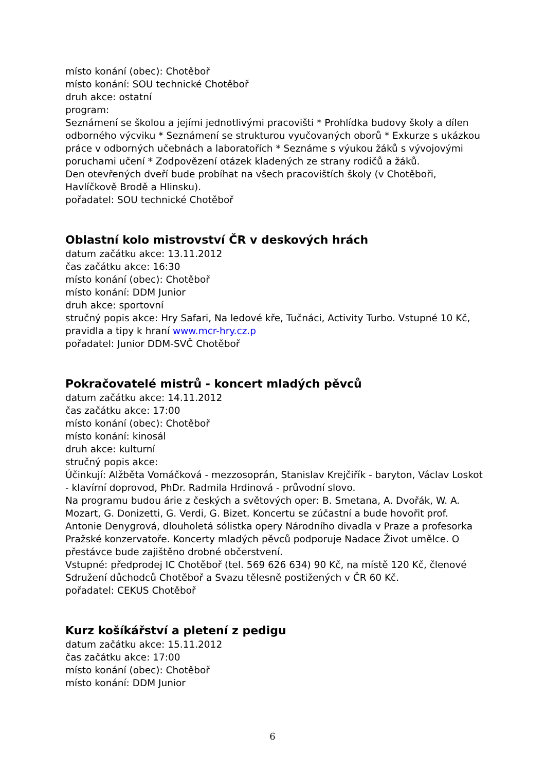místo konání (obec): Chotěboř
místo konání: SOU technické Chotěboř
druh akce: ostatní
program:
Seznámení se školou a jejími jednotlivými pracovišti * Prohlídka budovy školy a dílen odborného výcviku * Seznámení se strukturou vyučovaných oborů * Exkurze s ukázkou práce v odborných učebnách a laboratořích * Seznáme s výukou žáků s vývojovými poruchami učení * Zodpovězení otázek kladených ze strany rodičů a žáků.
Den otevřených dveří bude probíhat na všech pracovištích školy (v Chotěboři, Havlíčkově Brodě a Hlinsku).
pořadatel: SOU technické Chotěboř
Oblastní kolo mistrovství ČR v deskových hrách
datum začátku akce: 13.11.2012
čas začátku akce: 16:30
místo konání (obec): Chotěboř
místo konání: DDM Junior
druh akce: sportovní
stručný popis akce: Hry Safari, Na ledové kře, Tučnáci, Activity Turbo. Vstupné 10 Kč, pravidla a tipy k hraní www.mcr-hry.cz.p
pořadatel: Junior DDM-SVČ Chotěboř
Pokračovatelé mistrů - koncert mladých pěvců
datum začátku akce: 14.11.2012
čas začátku akce: 17:00
místo konání (obec): Chotěboř
místo konání: kinosál
druh akce: kulturní
stručný popis akce:
Účinkují: Alžběta Vomáčková - mezzosoprán, Stanislav Krejčiřík - baryton, Václav Loskot - klavírní doprovod, PhDr. Radmila Hrdinová - průvodní slovo.
Na programu budou árie z českých a světových oper: B. Smetana, A. Dvořák, W. A. Mozart, G. Donizetti, G. Verdi, G. Bizet. Koncertu se zúčastní a bude hovořit prof. Antonie Denygrová, dlouholetá sólistka opery Národního divadla v Praze a profesorka Pražské konzervatoře. Koncerty mladých pěvců podporuje Nadace Život umělce. O přestávce bude zajištěno drobné občerstvení.
Vstupné: předprodej IC Chotěboř (tel. 569 626 634) 90 Kč, na místě 120 Kč, členové Sdružení důchodců Chotěboř a Svazu tělesně postižených v ČR 60 Kč.
pořadatel: CEKUS Chotěboř
Kurz košíkářství a pletení z pedigu
datum začátku akce: 15.11.2012
čas začátku akce: 17:00
místo konání (obec): Chotěboř
místo konání: DDM Junior
6